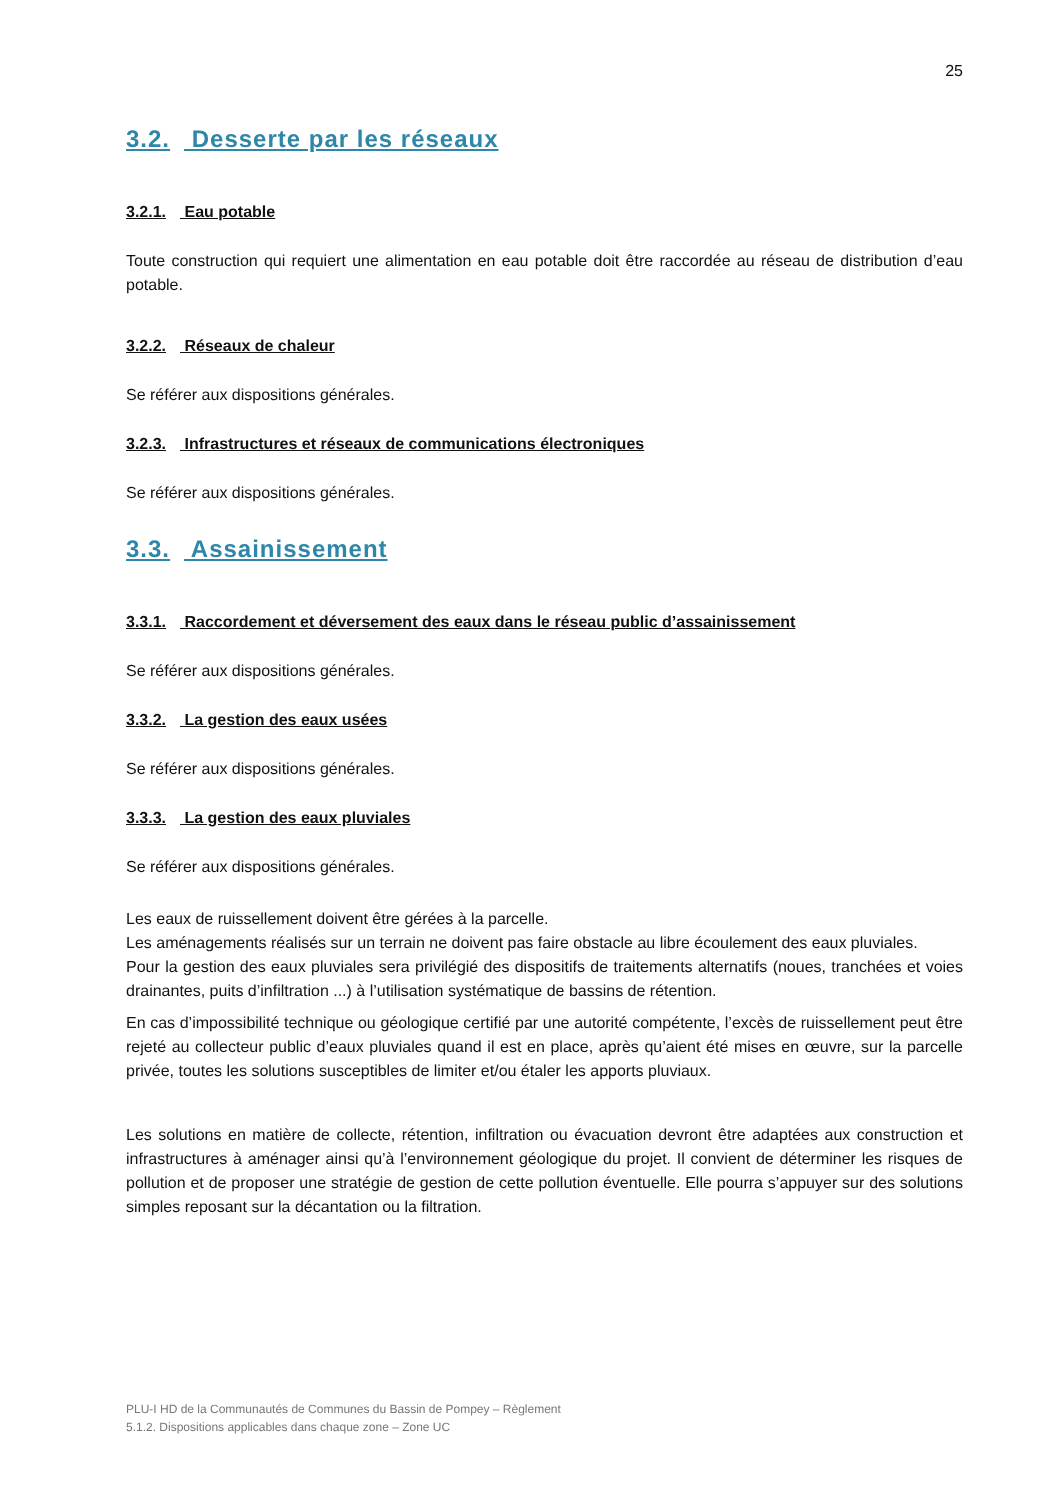25
3.2. Desserte par les réseaux
3.2.1. Eau potable
Toute construction qui requiert une alimentation en eau potable doit être raccordée au réseau de distribution d’eau potable.
3.2.2. Réseaux de chaleur
Se référer aux dispositions générales.
3.2.3. Infrastructures et réseaux de communications électroniques
Se référer aux dispositions générales.
3.3. Assainissement
3.3.1. Raccordement et déversement des eaux dans le réseau public d’assainissement
Se référer aux dispositions générales.
3.3.2. La gestion des eaux usées
Se référer aux dispositions générales.
3.3.3. La gestion des eaux pluviales
Se référer aux dispositions générales.
Les eaux de ruissellement doivent être gérées à la parcelle.
Les aménagements réalisés sur un terrain ne doivent pas faire obstacle au libre écoulement des eaux pluviales.
Pour la gestion des eaux pluviales sera privilégié des dispositifs de traitements alternatifs (noues, tranchées et voies drainantes, puits d’infiltration ...) à l’utilisation systématique de bassins de rétention.
En cas d’impossibilité technique ou géologique certifié par une autorité compétente, l’excès de ruissellement peut être rejeté au collecteur public d’eaux pluviales quand il est en place, après qu’aient été mises en œuvre, sur la parcelle privée, toutes les solutions susceptibles de limiter et/ou étaler les apports pluviaux.
Les solutions en matière de collecte, rétention, infiltration ou évacuation devront être adaptées aux construction et infrastructures à aménager ainsi qu’à l’environnement géologique du projet. Il convient de déterminer les risques de pollution et de proposer une stratégie de gestion de cette pollution éventuelle. Elle pourra s’appuyer sur des solutions simples reposant sur la décantation ou la filtration.
PLU-I HD de la Communautés de Communes du Bassin de Pompey – Règlement
5.1.2. Dispositions applicables dans chaque zone – Zone UC